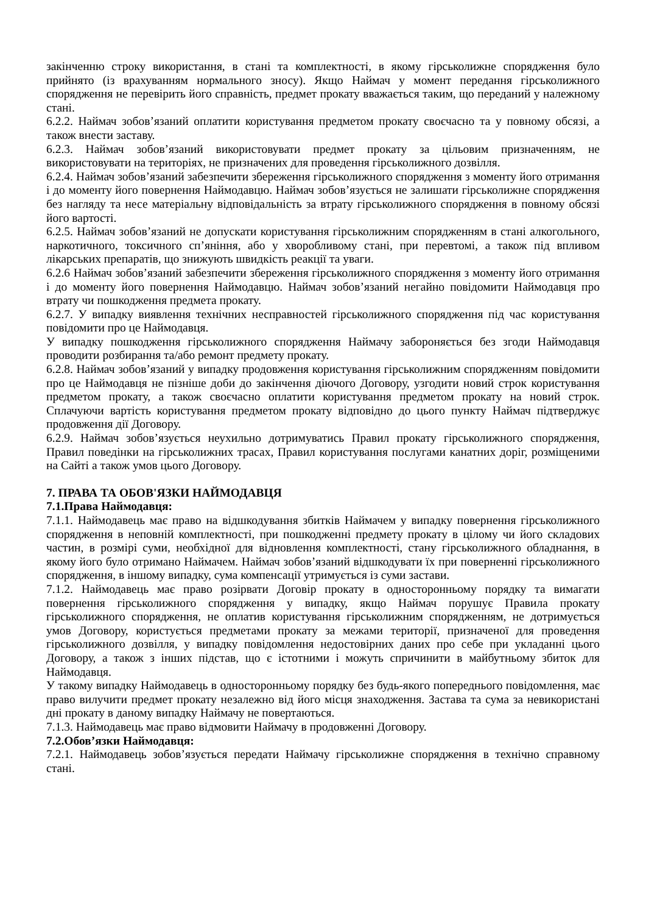закінченню строку використання, в стані та комплектності, в якому гірськолижне спорядження було прийнято (із врахуванням нормального зносу). Якщо Наймач у момент передання гірськолижного спорядження не перевірить його справність, предмет прокату вважається таким, що переданий у належному стані.
6.2.2. Наймач зобов’язаний оплатити користування предметом прокату своєчасно та у повному обсязі, а також внести заставу.
6.2.3. Наймач зобов’язаний використовувати предмет прокату за цільовим призначенням, не використовувати на територіях, не призначених для проведення гірськолижного дозвілля.
6.2.4. Наймач зобов’язаний забезпечити збереження гірськолижного спорядження з моменту його отримання і до моменту його повернення Наймодавцю. Наймач зобов’язується не залишати гірськолижне спорядження без нагляду та несе матеріальну відповідальність за втрату гірськолижного спорядження в повному обсязі його вартості.
6.2.5. Наймач зобов’язаний не допускати користування гірськолижним спорядженням в стані алкогольного, наркотичного, токсичного сп’яніння, або у хворобливому стані, при перевтомі, а також під впливом лікарських препаратів, що знижують швидкість реакції та уваги.
6.2.6 Наймач зобов’язаний забезпечити збереження гірськолижного спорядження з моменту його отримання і до моменту його повернення Наймодавцю. Наймач зобов’язаний негайно повідомити Наймодавця про втрату чи пошкодження предмета прокату.
6.2.7. У випадку виявлення технічних несправностей гірськолижного спорядження під час користування повідомити про це Наймодавця.
У випадку пошкодження гірськолижного спорядження Наймачу забороняється без згоди Наймодавця проводити розбирання та/або ремонт предмету прокату.
6.2.8. Наймач зобов’язаний у випадку продовження користування гірськолижним спорядженням повідомити про це Наймодавця не пізніше доби до закінчення діючого Договору, узгодити новий строк користування предметом прокату, а також своєчасно оплатити користування предметом прокату на новий строк. Сплачуючи вартість користування предметом прокату відповідно до цього пункту Наймач підтверджує продовження дії Договору.
6.2.9. Наймач зобов’язується неухильно дотримуватись Правил прокату гірськолижного спорядження, Правил поведінки на гірськолижних трасах, Правил користування послугами канатних доріг, розміщеними на Сайті а також умов цього Договору.
7. ПРАВА ТА ОБОВ'ЯЗКИ НАЙМОДАВЦЯ
7.1.Права Наймодавця:
7.1.1. Наймодавець має право на відшкодування збитків Наймачем у випадку повернення гірськолижного спорядження в неповній комплектності, при пошкодженні предмету прокату в цілому чи його складових частин, в розмірі суми, необхідної для відновлення комплектності, стану гірськолижного обладнання, в якому його було отримано Наймачем. Наймач зобов’язаний відшкодувати їх при поверненні гірськолижного спорядження, в іншому випадку, сума компенсації утримується із суми застави.
7.1.2. Наймодавець має право розірвати Договір прокату в односторонньому порядку та вимагати повернення гірськолижного спорядження у випадку, якщо Наймач порушує Правила прокату гірськолижного спорядження, не оплатив користування гірськолижним спорядженням, не дотримується умов Договору, користується предметами прокату за межами території, призначеної для проведення гірськолижного дозвілля, у випадку повідомлення недостовірних даних про себе при укладанні цього Договору, а також з інших підстав, що є істотними і можуть спричинити в майбутньому збиток для Наймодавця.
У такому випадку Наймодавець в односторонньому порядку без будь-якого попереднього повідомлення, має право вилучити предмет прокату незалежно від його місця знаходження. Застава та сума за невикористані дні прокату в даному випадку Наймачу не повертаються.
7.1.3. Наймодавець має право відмовити Наймачу в продовженні Договору.
7.2.Обов’язки Наймодавця:
7.2.1. Наймодавець зобов’язується передати Наймачу гірськолижне спорядження в технічно справному стані.